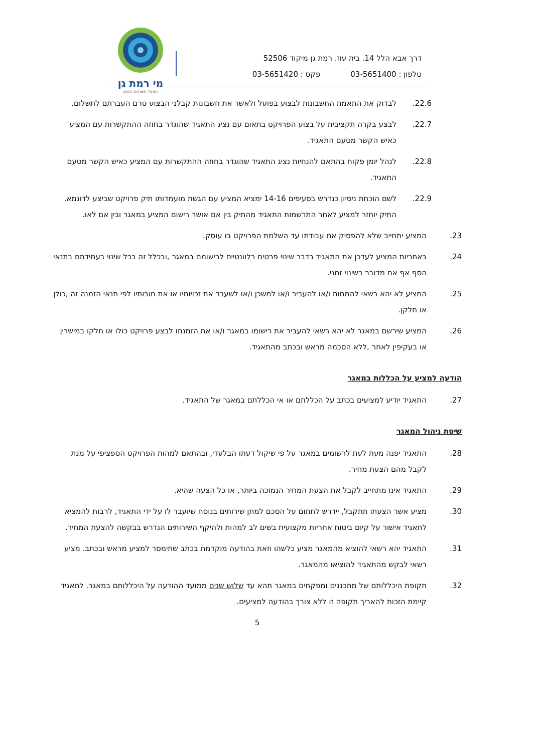מי רמת גן
תאגיד תשתיות המים
דרך אבא הלל 14. בית עוז. רמת גן מיקוד 52506
טלפון : 03-5651400פקס : 03-5651420
22.6. לבדוק את התאמת החשבונות לבצוע בפועל ולאשר את חשבונות קבלני הבצוע טרם העברתם לתשלום.
22.7. לבצע בקרה תקציבית על בצוע הפרויקט בתאום עם נציג התאגיד שהוגדר בחוזה ההתקשרות עם המציע כאיש הקשר מטעם התאגיד.
22.8. לנהל יומן פקוח בהתאם להנחיות נציג התאגיד שהוגדר בחוזה ההתקשרות עם המציע כאיש הקשר מטעם התאגיד.
22.9. לשם הוכחת ניסיון כנדרש בסעיפים 14-16 ימציא המציע עם הגשת מועמדותו תיק פרויקט שביצע לדוגמא. התיק יוחזר למציע לאחר התרשמות התאגיד מהתיק בין אם אושר רישום המציע במאגר ובין אם לאו.
23. המציע יתחייב שלא להפסיק את עבודתו עד השלמת הפרויקט בו עוסק.
24. באחריות המציע לעדכן את התאגיד בדבר שינוי פרטים רלוונטיים לרישומם במאגר ,ובכלל זה בכל שינוי בעמידתם בתנאי הסף אף אם מדובר בשינוי זמני.
25. המציע לא יהא רשאי להמחות ו/או להעביר ו/או למשכן ו/או לשעבד את זכויותיו או את חובותיו לפי תנאי הזמנה זה ,כולן או חלקן.
26. המציע שירשם במאגר לא יהא רשאי להעביר את רישומו במאגר ו/או את הזמנתו לבצע פרויקט כולו או חלקו במישרין או בעקיפין לאחר ,ללא הסכמה מראש ובכתב מהתאגיד.
הודעה למציע על הכללות במאגר
27. התאגיד יודיע למציעים בכתב על הכללתם או אי הכללתם במאגר של התאגיד.
שיטת ניהול המאגר
28. התאגיד יפנה מעת לעת לרשומים במאגר על פי שיקול דעתו הבלעדי, ובהתאם למהות הפרויקט הספציפי על מנת לקבל מהם הצעת מחיר.
29. התאגיד אינו מתחייב לקבל את הצעת המחיר הנמוכה ביותר, או כל הצעה שהיא.
30. מציע אשר הצעתו תתקבל, יידרש לחתום על הסכם למתן שירותים בנוסח שיועבר לו על ידי התאגיד, לרבות להמציא לתאגיד אישור על קיום ביטוח אחריות מקצועית בשים לב למהות ולהיקף השירותים הנדרש בבקשה להצעת המחיר.
31. התאגיד יהא רשאי להוציא מהמאגר מציע כלשהו וזאת בהודעה מוקדמת בכתב שתימסר למציע מראש ובכתב. מציע רשאי לבקש מהתאגיד להוציאו מהמאגר.
32. תקופת היכללותם של מתכננים ומפקחים במאגר תהא עד שלוש שנים ממועד ההודעה על היכללותם במאגר. לתאגיד קיימת הזכות להאריך תקופה זו ללא צורך בהודעה למציעים.
5